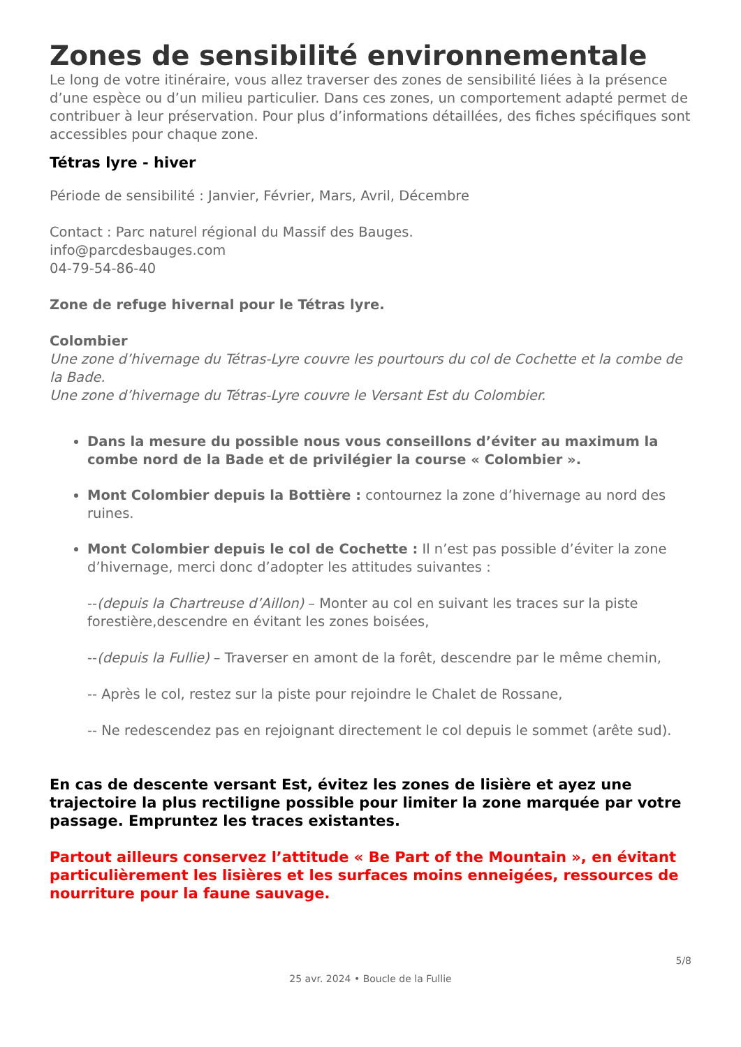Zones de sensibilité environnementale
Le long de votre itinéraire, vous allez traverser des zones de sensibilité liées à la présence d’une espèce ou d’un milieu particulier. Dans ces zones, un comportement adapté permet de contribuer à leur préservation. Pour plus d’informations détaillées, des fiches spécifiques sont accessibles pour chaque zone.
Tétras lyre - hiver
Période de sensibilité : Janvier, Février, Mars, Avril, Décembre
Contact : Parc naturel régional du Massif des Bauges.
info@parcdesbauges.com
04-79-54-86-40
Zone de refuge hivernal pour le Tétras lyre.
Colombier
Une zone d’hivernage du Tétras-Lyre couvre les pourtours du col de Cochette et la combe de la Bade.
Une zone d’hivernage du Tétras-Lyre couvre le Versant Est du Colombier.
Dans la mesure du possible nous vous conseillons d’éviter au maximum la combe nord de la Bade et de privilégier la course « Colombier ».
Mont Colombier depuis la Bottière : contournez la zone d’hivernage au nord des ruines.
Mont Colombier depuis le col de Cochette : Il n’est pas possible d’éviter la zone d’hivernage, merci donc d’adopter les attitudes suivantes :
--(depuis la Chartreuse d’Aillon) – Monter au col en suivant les traces sur la piste forestière,descendre en évitant les zones boisées,
--(depuis la Fullie) – Traverser en amont de la forêt, descendre par le même chemin,
-- Après le col, restez sur la piste pour rejoindre le Chalet de Rossane,
-- Ne redescendez pas en rejoignant directement le col depuis le sommet (arête sud).
En cas de descente versant Est, évitez les zones de lisière et ayez une trajectoire la plus rectiligne possible pour limiter la zone marquée par votre passage. Empruntez les traces existantes.
Partout ailleurs conservez l’attitude « Be Part of the Mountain », en évitant particulièrement les lisières et les surfaces moins enneigées, ressources de nourriture pour la faune sauvage.
5/8
25 avr. 2024 • Boucle de la Fullie